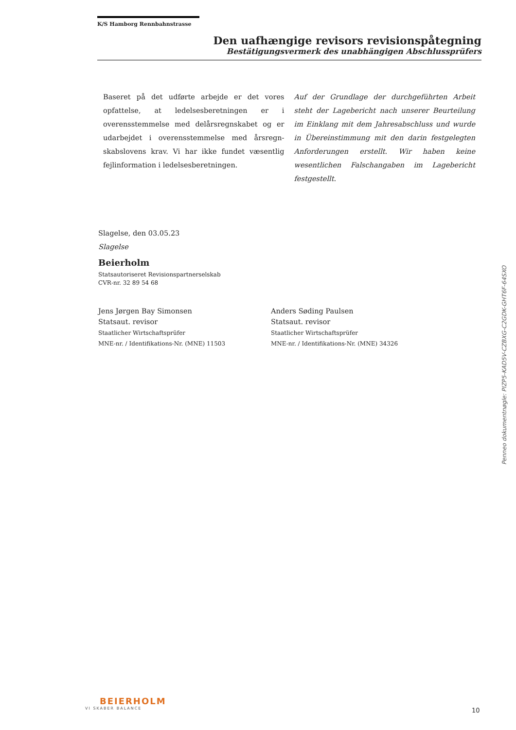K/S Hamborg Rennbahnstrasse
Den uafhængige revisors revisionspåtegning
Bestätigungsvermerk des unabhängigen Abschlussprüfers
Baseret på det udførte arbejde er det vores opfattelse, at ledelsesberetningen er i overensstemmelse med delårsregnskabet og er udarbejdet i overensstemmelse med årsregn-skabslovens krav. Vi har ikke fundet væsentlig fejlinformation i ledelsesberetningen.
Auf der Grundlage der durchgeführten Arbeit steht der Lagebericht nach unserer Beurteilung im Einklang mit dem Jahresabschluss und wurde in Übereinstimmung mit den darin festgelegten Anforderungen erstellt. Wir haben keine wesentlichen Falschangaben im Lagebericht festgestellt.
Slagelse, den 03.05.23
Slagelse
Beierholm
Statsautoriseret Revisionspartnerselskab
CVR-nr. 32 89 54 68
Jens Jørgen Bay Simonsen
Statsaut. revisor
Staatlicher Wirtschaftsprüfer
MNE-nr. / Identifikations-Nr. (MNE) 11503
Anders Søding Paulsen
Statsaut. revisor
Staatlicher Wirtschaftsprüfer
MNE-nr. / Identifikations-Nr. (MNE) 34326
Penneo dokumentnøgle: PIZP5-KAD5V-CZBXG-C2GDK-GHT6F-64SXO
BEIERHOLM
VI SKABER BALANCE
10